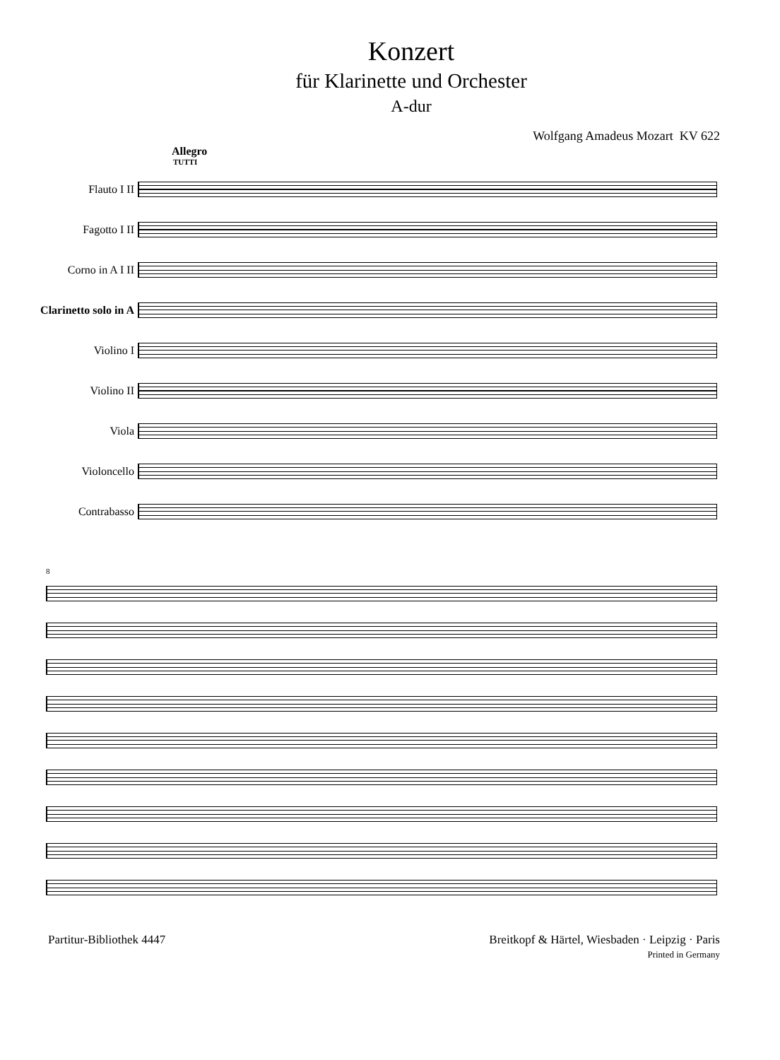Konzert
für Klarinette und Orchester
A-dur
Wolfgang Amadeus Mozart KV 622
Allegro
TUTTI
Flauto I II
Fagotto I II
Corno in A I II
Clarinetto solo in A
Violino I
Violino II
Viola
Violoncello
Contrabasso
8
Partitur-Bibliothek 4447 Breitkopf & Härtel, Wiesbaden · Leipzig · Paris
Printed in Germany